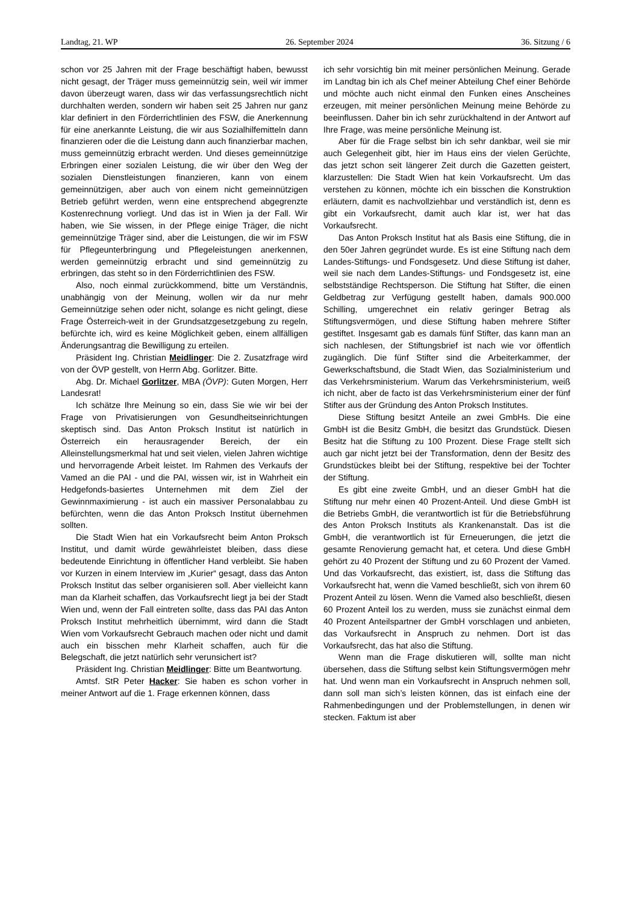Landtag, 21. WP 26. September 2024 36. Sitzung / 6
schon vor 25 Jahren mit der Frage beschäftigt haben, bewusst nicht gesagt, der Träger muss gemeinnützig sein, weil wir immer davon überzeugt waren, dass wir das verfassungsrechtlich nicht durchhalten werden, sondern wir haben seit 25 Jahren nur ganz klar definiert in den Förderrichtlinien des FSW, die Anerkennung für eine anerkannte Leistung, die wir aus Sozialhilfemitteln dann finanzieren oder die die Leistung dann auch finanzierbar machen, muss gemeinnützig erbracht werden. Und dieses gemeinnützige Erbringen einer sozialen Leistung, die wir über den Weg der sozialen Dienstleistungen finanzieren, kann von einem gemeinnützigen, aber auch von einem nicht gemeinnützigen Betrieb geführt werden, wenn eine entsprechend abgegrenzte Kostenrechnung vorliegt. Und das ist in Wien ja der Fall. Wir haben, wie Sie wissen, in der Pflege einige Träger, die nicht gemeinnützige Träger sind, aber die Leistungen, die wir im FSW für Pflegeunterbringung und Pflegeleistungen anerkennen, werden gemeinnützig erbracht und sind gemeinnützig zu erbringen, das steht so in den Förderrichtlinien des FSW.
Also, noch einmal zurückkommend, bitte um Verständnis, unabhängig von der Meinung, wollen wir da nur mehr Gemeinnützige sehen oder nicht, solange es nicht gelingt, diese Frage Österreich-weit in der Grundsatzgesetzgebung zu regeln, befürchte ich, wird es keine Möglichkeit geben, einem allfälligen Änderungsantrag die Bewilligung zu erteilen.
Präsident Ing. Christian Meidlinger: Die 2. Zusatzfrage wird von der ÖVP gestellt, von Herrn Abg. Gorlitzer. Bitte.
Abg. Dr. Michael Gorlitzer, MBA (ÖVP): Guten Morgen, Herr Landesrat!
Ich schätze Ihre Meinung so ein, dass Sie wie wir bei der Frage von Privatisierungen von Gesundheitseinrichtungen skeptisch sind. Das Anton Proksch Institut ist natürlich in Österreich ein herausragender Bereich, der ein Alleinstellungsmerkmal hat und seit vielen, vielen Jahren wichtige und hervorragende Arbeit leistet. Im Rahmen des Verkaufs der Vamed an die PAI - und die PAI, wissen wir, ist in Wahrheit ein Hedgefonds-basiertes Unternehmen mit dem Ziel der Gewinnmaximierung - ist auch ein massiver Personalabbau zu befürchten, wenn die das Anton Proksch Institut übernehmen sollten.
Die Stadt Wien hat ein Vorkaufsrecht beim Anton Proksch Institut, und damit würde gewährleistet bleiben, dass diese bedeutende Einrichtung in öffentlicher Hand verbleibt. Sie haben vor Kurzen in einem Interview im „Kurier“ gesagt, dass das Anton Proksch Institut das selber organisieren soll. Aber vielleicht kann man da Klarheit schaffen, das Vorkaufsrecht liegt ja bei der Stadt Wien und, wenn der Fall eintreten sollte, dass das PAI das Anton Proksch Institut mehrheitlich übernimmt, wird dann die Stadt Wien vom Vorkaufsrecht Gebrauch machen oder nicht und damit auch ein bisschen mehr Klarheit schaffen, auch für die Belegschaft, die jetzt natürlich sehr verunsichert ist?
Präsident Ing. Christian Meidlinger: Bitte um Beantwortung.
Amtsf. StR Peter Hacker: Sie haben es schon vorher in meiner Antwort auf die 1. Frage erkennen können, dass
ich sehr vorsichtig bin mit meiner persönlichen Meinung. Gerade im Landtag bin ich als Chef meiner Abteilung Chef einer Behörde und möchte auch nicht einmal den Funken eines Anscheines erzeugen, mit meiner persönlichen Meinung meine Behörde zu beeinflussen. Daher bin ich sehr zurückhaltend in der Antwort auf Ihre Frage, was meine persönliche Meinung ist.
Aber für die Frage selbst bin ich sehr dankbar, weil sie mir auch Gelegenheit gibt, hier im Haus eins der vielen Gerüchte, das jetzt schon seit längerer Zeit durch die Gazetten geistert, klarzustellen: Die Stadt Wien hat kein Vorkaufsrecht. Um das verstehen zu können, möchte ich ein bisschen die Konstruktion erläutern, damit es nachvollziehbar und verständlich ist, denn es gibt ein Vorkaufsrecht, damit auch klar ist, wer hat das Vorkaufsrecht.
Das Anton Proksch Institut hat als Basis eine Stiftung, die in den 50er Jahren gegründet wurde. Es ist eine Stiftung nach dem Landes-Stiftungs- und Fondsgesetz. Und diese Stiftung ist daher, weil sie nach dem Landes-Stiftungs- und Fondsgesetz ist, eine selbstständige Rechtsperson. Die Stiftung hat Stifter, die einen Geldbetrag zur Verfügung gestellt haben, damals 900.000 Schilling, umgerechnet ein relativ geringer Betrag als Stiftungsvermögen, und diese Stiftung haben mehrere Stifter gestiftet. Insgesamt gab es damals fünf Stifter, das kann man an sich nachlesen, der Stiftungsbrief ist nach wie vor öffentlich zugänglich. Die fünf Stifter sind die Arbeiterkammer, der Gewerkschaftsbund, die Stadt Wien, das Sozialministerium und das Verkehrsministerium. Warum das Verkehrsministerium, weiß ich nicht, aber de facto ist das Verkehrsministerium einer der fünf Stifter aus der Gründung des Anton Proksch Institutes.
Diese Stiftung besitzt Anteile an zwei GmbHs. Die eine GmbH ist die Besitz GmbH, die besitzt das Grundstück. Diesen Besitz hat die Stiftung zu 100 Prozent. Diese Frage stellt sich auch gar nicht jetzt bei der Transformation, denn der Besitz des Grundstückes bleibt bei der Stiftung, respektive bei der Tochter der Stiftung.
Es gibt eine zweite GmbH, und an dieser GmbH hat die Stiftung nur mehr einen 40 Prozent-Anteil. Und diese GmbH ist die Betriebs GmbH, die verantwortlich ist für die Betriebsführung des Anton Proksch Instituts als Krankenanstalt. Das ist die GmbH, die verantwortlich ist für Erneuerungen, die jetzt die gesamte Renovierung gemacht hat, et cetera. Und diese GmbH gehört zu 40 Prozent der Stiftung und zu 60 Prozent der Vamed. Und das Vorkaufsrecht, das existiert, ist, dass die Stiftung das Vorkaufsrecht hat, wenn die Vamed beschließt, sich von ihrem 60 Prozent Anteil zu lösen. Wenn die Vamed also beschließt, diesen 60 Prozent Anteil los zu werden, muss sie zunächst einmal dem 40 Prozent Anteilspartner der GmbH vorschlagen und anbieten, das Vorkaufsrecht in Anspruch zu nehmen. Dort ist das Vorkaufsrecht, das hat also die Stiftung.
Wenn man die Frage diskutieren will, sollte man nicht übersehen, dass die Stiftung selbst kein Stiftungsvermögen mehr hat. Und wenn man ein Vorkaufsrecht in Anspruch nehmen soll, dann soll man sich’s leisten können, das ist einfach eine der Rahmenbedingungen und der Problemstellungen, in denen wir stecken. Faktum ist aber